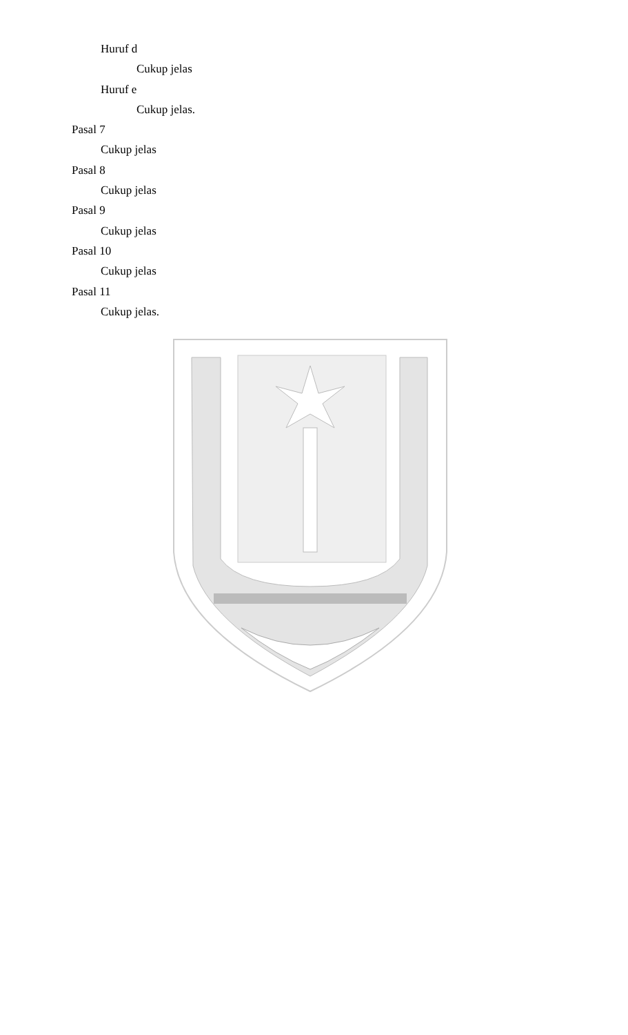Huruf d
Cukup jelas
Huruf e
Cukup jelas.
Pasal 7
Cukup jelas
Pasal 8
Cukup jelas
Pasal 9
Cukup jelas
Pasal 10
Cukup jelas
Pasal 11
Cukup jelas.